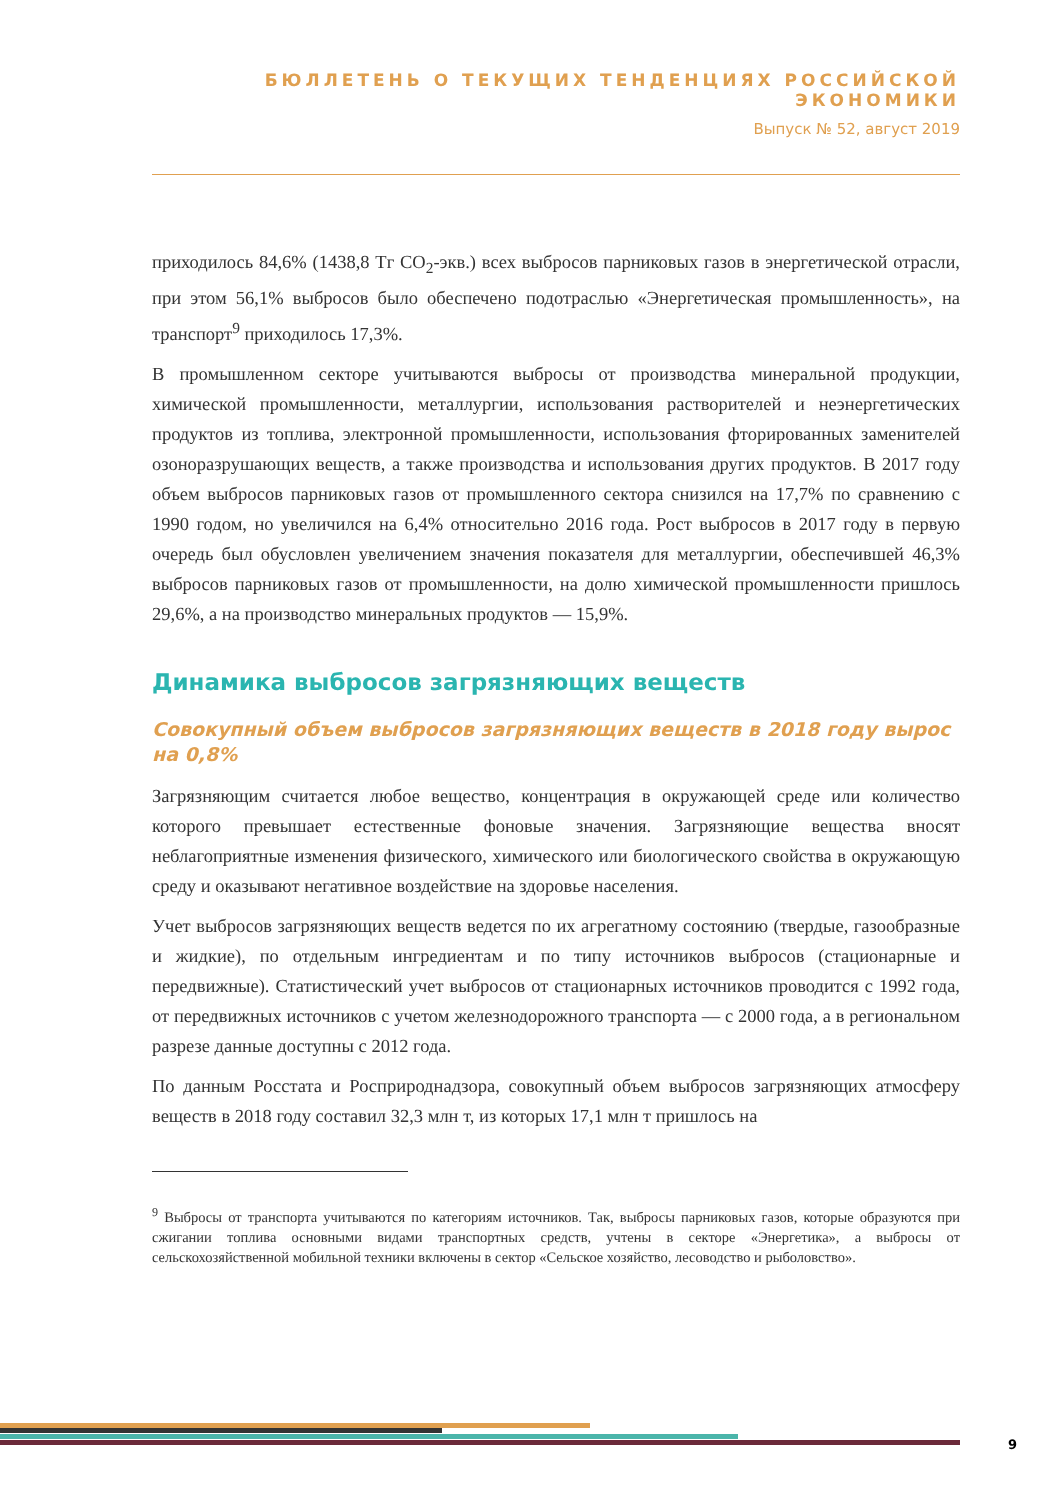БЮЛЛЕТЕНЬ О ТЕКУЩИХ ТЕНДЕНЦИЯХ РОССИЙСКОЙ ЭКОНОМИКИ
Выпуск № 52, август 2019
приходилось 84,6% (1438,8 Тг CO<sub>2</sub>-экв.) всех выбросов парниковых газов в энергетической отрасли, при этом 56,1% выбросов было обеспечено подотраслью «Энергетическая промышленность», на транспорт<sup>9</sup> приходилось 17,3%.
В промышленном секторе учитываются выбросы от производства минеральной продукции, химической промышленности, металлургии, использования растворителей и неэнергетических продуктов из топлива, электронной промышленности, использования фторированных заменителей озоноразрушающих веществ, а также производства и использования других продуктов. В 2017 году объем выбросов парниковых газов от промышленного сектора снизился на 17,7% по сравнению с 1990 годом, но увеличился на 6,4% относительно 2016 года. Рост выбросов в 2017 году в первую очередь был обусловлен увеличением значения показателя для металлургии, обеспечившей 46,3% выбросов парниковых газов от промышленности, на долю химической промышленности пришлось 29,6%, а на производство минеральных продуктов — 15,9%.
Динамика выбросов загрязняющих веществ
Совокупный объем выбросов загрязняющих веществ в 2018 году вырос на 0,8%
Загрязняющим считается любое вещество, концентрация в окружающей среде или количество которого превышает естественные фоновые значения. Загрязняющие вещества вносят неблагоприятные изменения физического, химического или биологического свойства в окружающую среду и оказывают негативное воздействие на здоровье населения.
Учет выбросов загрязняющих веществ ведется по их агрегатному состоянию (твердые, газообразные и жидкие), по отдельным ингредиентам и по типу источников выбросов (стационарные и передвижные). Статистический учет выбросов от стационарных источников проводится с 1992 года, от передвижных источников с учетом железнодорожного транспорта — с 2000 года, а в региональном разрезе данные доступны с 2012 года.
По данным Росстата и Росприроднадзора, совокупный объем выбросов загрязняющих атмосферу веществ в 2018 году составил 32,3 млн т, из которых 17,1 млн т пришлось на
<sup>9</sup> Выбросы от транспорта учитываются по категориям источников. Так, выбросы парниковых газов, которые образуются при сжигании топлива основными видами транспортных средств, учтены в секторе «Энергетика», а выбросы от сельскохозяйственной мобильной техники включены в сектор «Сельское хозяйство, лесоводство и рыболовство».
9